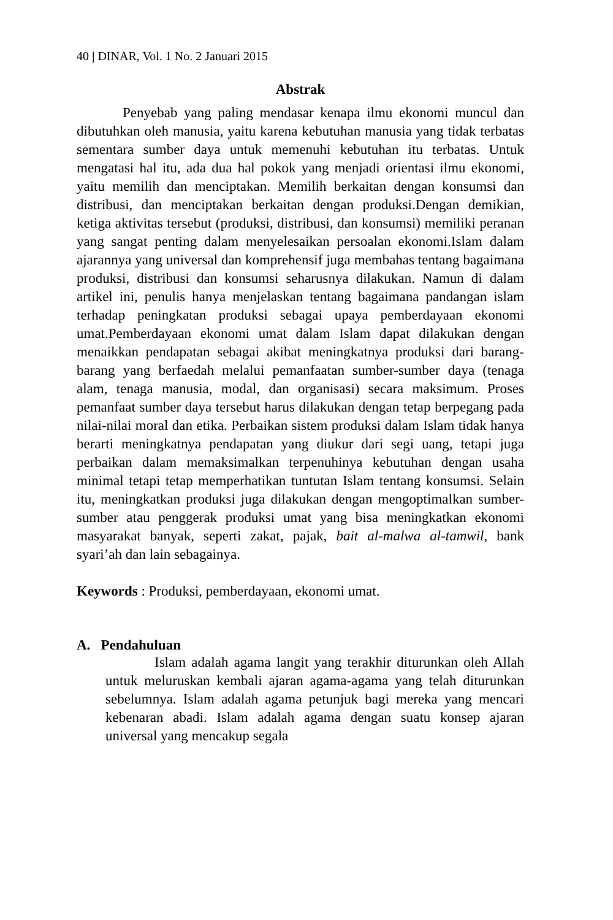40 | DINAR, Vol. 1 No. 2 Januari 2015
Abstrak
Penyebab yang paling mendasar kenapa ilmu ekonomi muncul dan dibutuhkan oleh manusia, yaitu karena kebutuhan manusia yang tidak terbatas sementara sumber daya untuk memenuhi kebutuhan itu terbatas. Untuk mengatasi hal itu, ada dua hal pokok yang menjadi orientasi ilmu ekonomi, yaitu memilih dan menciptakan. Memilih berkaitan dengan konsumsi dan distribusi, dan menciptakan berkaitan dengan produksi.Dengan demikian, ketiga aktivitas tersebut (produksi, distribusi, dan konsumsi) memiliki peranan yang sangat penting dalam menyelesaikan persoalan ekonomi.Islam dalam ajarannya yang universal dan komprehensif juga membahas tentang bagaimana produksi, distribusi dan konsumsi seharusnya dilakukan. Namun di dalam artikel ini, penulis hanya menjelaskan tentang bagaimana pandangan islam terhadap peningkatan produksi sebagai upaya pemberdayaan ekonomi umat.Pemberdayaan ekonomi umat dalam Islam dapat dilakukan dengan menaikkan pendapatan sebagai akibat meningkatnya produksi dari barang-barang yang berfaedah melalui pemanfaatan sumber-sumber daya (tenaga alam, tenaga manusia, modal, dan organisasi) secara maksimum. Proses pemanfaat sumber daya tersebut harus dilakukan dengan tetap berpegang pada nilai-nilai moral dan etika. Perbaikan sistem produksi dalam Islam tidak hanya berarti meningkatnya pendapatan yang diukur dari segi uang, tetapi juga perbaikan dalam memaksimalkan terpenuhinya kebutuhan dengan usaha minimal tetapi tetap memperhatikan tuntutan Islam tentang konsumsi. Selain itu, meningkatkan produksi juga dilakukan dengan mengoptimalkan sumber-sumber atau penggerak produksi umat yang bisa meningkatkan ekonomi masyarakat banyak, seperti zakat, pajak, bait al-malwa al-tamwil, bank syari’ah dan lain sebagainya.
Keywords : Produksi, pemberdayaan, ekonomi umat.
A. Pendahuluan
Islam adalah agama langit yang terakhir diturunkan oleh Allah untuk meluruskan kembali ajaran agama-agama yang telah diturunkan sebelumnya. Islam adalah agama petunjuk bagi mereka yang mencari kebenaran abadi. Islam adalah agama dengan suatu konsep ajaran universal yang mencakup segala